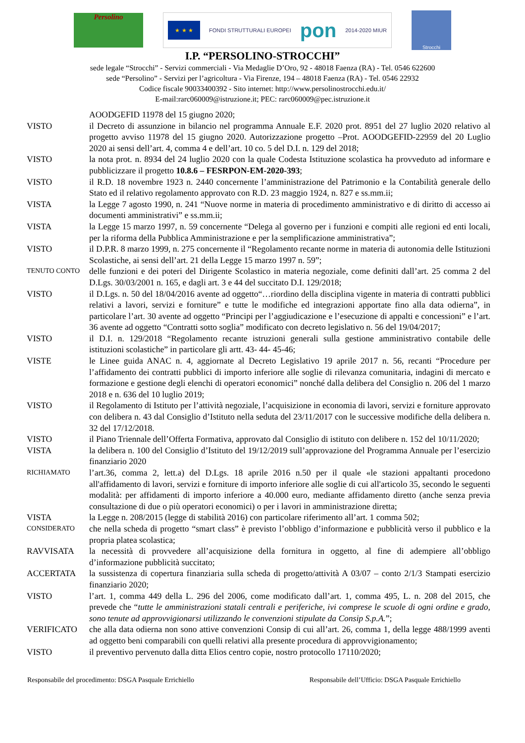Persolino
★ ★ ★
FONDI STRUTTURALI EUROPEI
pon
2014-2020 MIUR
Strocchi
I.P. “PERSOLINO-STROCCHI”
sede legale “Strocchi” - Servizi commerciali - Via Medaglie D’Oro, 92 - 48018 Faenza (RA) - Tel. 0546 622600
sede “Persolino” - Servizi per l’agricoltura - Via Firenze, 194 – 48018 Faenza (RA) - Tel. 0546 22932
Codice fiscale 90033400392 - Sito internet: http://www.persolinostrocchi.edu.it/
E-mail:rarc060009@istruzione.it; PEC: rarc060009@pec.istruzione.it
AOODGEFID 11978 del 15 giugno 2020;
VISTO il Decreto di assunzione in bilancio nel programma Annuale E.F. 2020 prot. 8951 del 27 luglio 2020 relativo al progetto avviso 11978 del 15 giugno 2020. Autorizzazione progetto –Prot. AOODGEFID-22959 del 20 Luglio 2020 ai sensi dell’art. 4, comma 4 e dell’art. 10 co. 5 del D.I. n. 129 del 2018;
VISTO la nota prot. n. 8934 del 24 luglio 2020 con la quale Codesta Istituzione scolastica ha provveduto ad informare e pubblicizzare il progetto 10.8.6 – FESRPON-EM-2020-393;
VISTO il R.D. 18 novembre 1923 n. 2440 concernente l’amministrazione del Patrimonio e la Contabilità generale dello Stato ed il relativo regolamento approvato con R.D. 23 maggio 1924, n. 827 e ss.mm.ii;
VISTA la Legge 7 agosto 1990, n. 241 “Nuove norme in materia di procedimento amministrativo e di diritto di accesso ai documenti amministrativi” e ss.mm.ii;
VISTA la Legge 15 marzo 1997, n. 59 concernente “Delega al governo per i funzioni e compiti alle regioni ed enti locali, per la riforma della Pubblica Amministrazione e per la semplificazione amministrativa”;
VISTO il D.P.R. 8 marzo 1999, n. 275 concernente il “Regolamento recante norme in materia di autonomia delle Istituzioni Scolastiche, ai sensi dell’art. 21 della Legge 15 marzo 1997 n. 59”;
TENUTO CONTO
delle funzioni e dei poteri del Dirigente Scolastico in materia negoziale, come definiti dall’art. 25 comma 2 del D.Lgs. 30/03/2001 n. 165, e dagli art. 3 e 44 del succitato D.I. 129/2018;
VISTO il D.Lgs. n. 50 del 18/04/2016 avente ad oggetto“…riordino della disciplina vigente in materia di contratti pubblici relativi a lavori, servizi e forniture” e tutte le modifiche ed integrazioni apportate fino alla data odierna”, in particolare l’art. 30 avente ad oggetto “Principi per l’aggiudicazione e l’esecuzione di appalti e concessioni” e l’art. 36 avente ad oggetto “Contratti sotto soglia” modificato con decreto legislativo n. 56 del 19/04/2017;
VISTO il D.I. n. 129/2018 “Regolamento recante istruzioni generali sulla gestione amministrativo contabile delle istituzioni scolastiche” in particolare gli artt. 43- 44- 45-46;
VISTE le Linee guida ANAC n. 4, aggiornate al Decreto Legislativo 19 aprile 2017 n. 56, recanti “Procedure per l’affidamento dei contratti pubblici di importo inferiore alle soglie di rilevanza comunitaria, indagini di mercato e formazione e gestione degli elenchi di operatori economici” nonché dalla delibera del Consiglio n. 206 del 1 marzo 2018 e n. 636 del 10 luglio 2019;
VISTO il Regolamento di Istituto per l’attività negoziale, l’acquisizione in economia di lavori, servizi e forniture approvato con delibera n. 43 dal Consiglio d’Istituto nella seduta del 23/11/2017 con le successive modifiche della delibera n. 32 del 17/12/2018.
VISTO il Piano Triennale dell’Offerta Formativa, approvato dal Consiglio di istituto con delibere n. 152 del 10/11/2020;
VISTA la delibera n. 100 del Consiglio d’Istituto del 19/12/2019 sull’approvazione del Programma Annuale per l’esercizio finanziario 2020
RICHIAMATO
l’art.36, comma 2, lett.a) del D.Lgs. 18 aprile 2016 n.50 per il quale «le stazioni appaltanti procedono all'affidamento di lavori, servizi e forniture di importo inferiore alle soglie di cui all'articolo 35, secondo le seguenti modalità: per affidamenti di importo inferiore a 40.000 euro, mediante affidamento diretto (anche senza previa consultazione di due o più operatori economici) o per i lavori in amministrazione diretta;
VISTA la Legge n. 208/2015 (legge di stabilità 2016) con particolare riferimento all’art. 1 comma 502;
CONSIDERATO
che nella scheda di progetto “smart class” è previsto l’obbligo d’informazione e pubblicità verso il pubblico e la propria platea scolastica;
RAVVISATA la necessità di provvedere all’acquisizione della fornitura in oggetto, al fine di adempiere all’obbligo d’informazione pubblicità succitato;
ACCERTATA la sussistenza di copertura finanziaria sulla scheda di progetto/attività A 03/07 – conto 2/1/3 Stampati esercizio finanziario 2020;
VISTO l’art. 1, comma 449 della L. 296 del 2006, come modificato dall’art. 1, comma 495, L. n. 208 del 2015, che prevede che “tutte le amministrazioni statali centrali e periferiche, ivi comprese le scuole di ogni ordine e grado, sono tenute ad approvvigionarsi utilizzando le convenzioni stipulate da Consip S.p.A.”;
VERIFICATO che alla data odierna non sono attive convenzioni Consip di cui all’art. 26, comma 1, della legge 488/1999 aventi ad oggetto beni comparabili con quelli relativi alla presente procedura di approvvigionamento;
VISTO il preventivo pervenuto dalla ditta Elios centro copie, nostro protocollo 17110/2020;
Responsabile del procedimento: DSGA Pasquale Errichiello Responsabile dell’Ufficio: DSGA Pasquale Errichiello